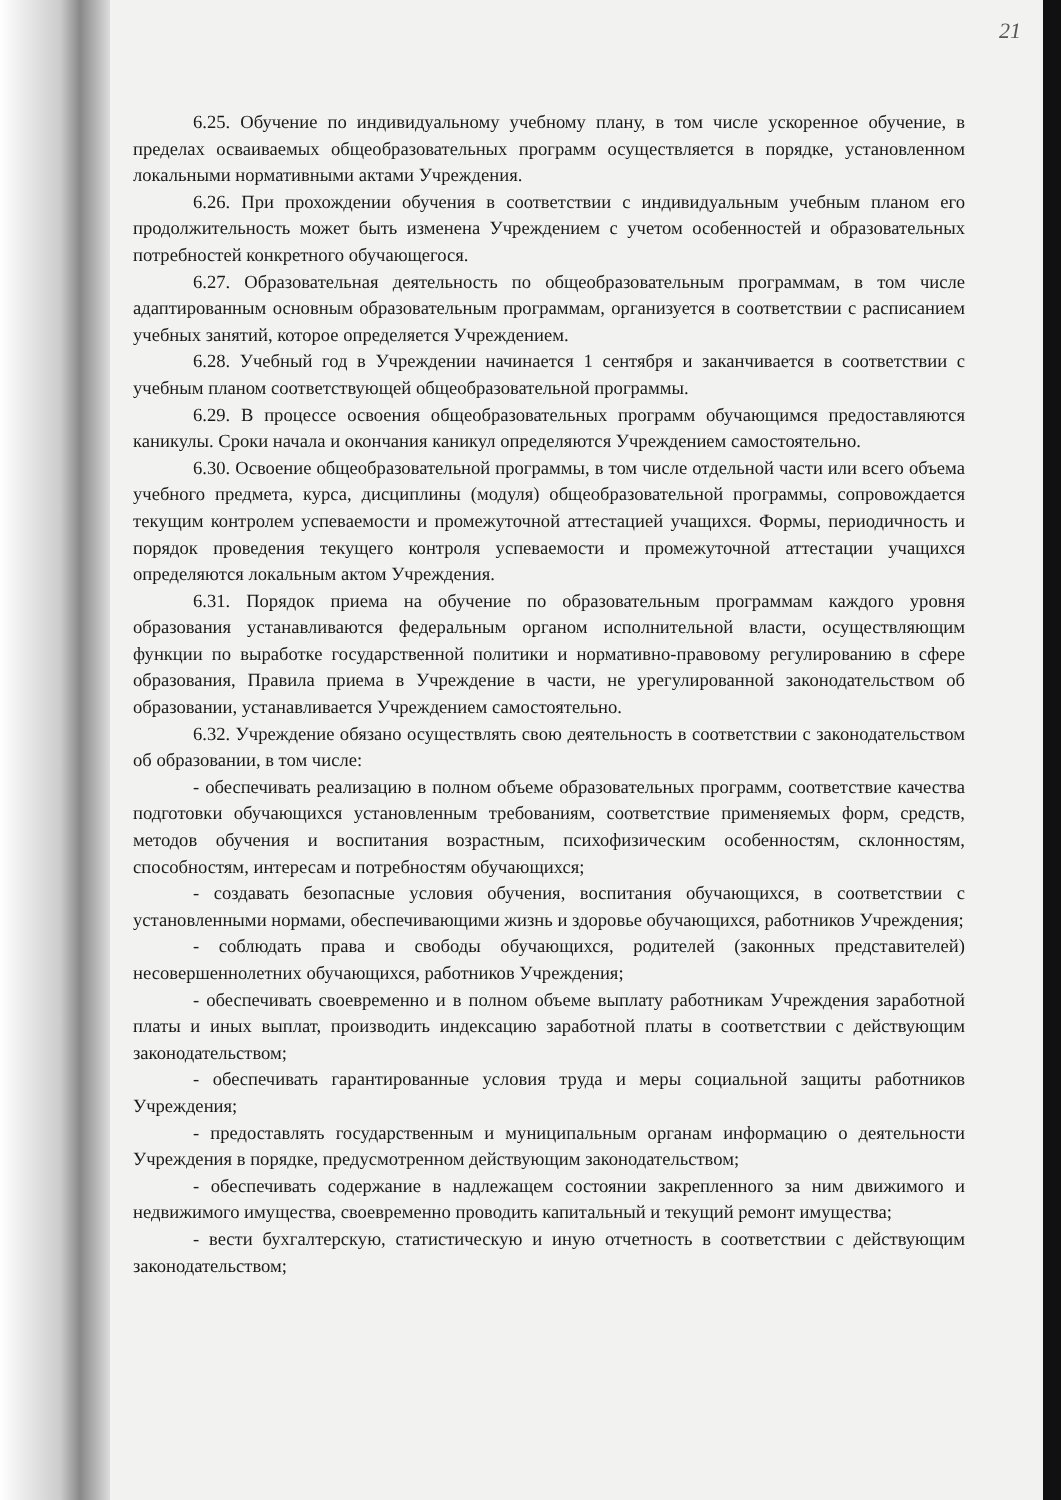21
6.25. Обучение по индивидуальному учебному плану, в том числе ускоренное обучение, в пределах осваиваемых общеобразовательных программ осуществляется в порядке, установленном локальными нормативными актами Учреждения.
6.26. При прохождении обучения в соответствии с индивидуальным учебным планом его продолжительность может быть изменена Учреждением с учетом особенностей и образовательных потребностей конкретного обучающегося.
6.27. Образовательная деятельность по общеобразовательным программам, в том числе адаптированным основным образовательным программам, организуется в соответствии с расписанием учебных занятий, которое определяется Учреждением.
6.28. Учебный год в Учреждении начинается 1 сентября и заканчивается в соответствии с учебным планом соответствующей общеобразовательной программы.
6.29. В процессе освоения общеобразовательных программ обучающимся предоставляются каникулы. Сроки начала и окончания каникул определяются Учреждением самостоятельно.
6.30. Освоение общеобразовательной программы, в том числе отдельной части или всего объема учебного предмета, курса, дисциплины (модуля) общеобразовательной программы, сопровождается текущим контролем успеваемости и промежуточной аттестацией учащихся. Формы, периодичность и порядок проведения текущего контроля успеваемости и промежуточной аттестации учащихся определяются локальным актом Учреждения.
6.31. Порядок приема на обучение по образовательным программам каждого уровня образования устанавливаются федеральным органом исполнительной власти, осуществляющим функции по выработке государственной политики и нормативно-правовому регулированию в сфере образования, Правила приема в Учреждение в части, не урегулированной законодательством об образовании, устанавливается Учреждением самостоятельно.
6.32. Учреждение обязано осуществлять свою деятельность в соответствии с законодательством об образовании, в том числе:
- обеспечивать реализацию в полном объеме образовательных программ, соответствие качества подготовки обучающихся установленным требованиям, соответствие применяемых форм, средств, методов обучения и воспитания возрастным, психофизическим особенностям, склонностям, способностям, интересам и потребностям обучающихся;
- создавать безопасные условия обучения, воспитания обучающихся, в соответствии с установленными нормами, обеспечивающими жизнь и здоровье обучающихся, работников Учреждения;
- соблюдать права и свободы обучающихся, родителей (законных представителей) несовершеннолетних обучающихся, работников Учреждения;
- обеспечивать своевременно и в полном объеме выплату работникам Учреждения заработной платы и иных выплат, производить индексацию заработной платы в соответствии с действующим законодательством;
- обеспечивать гарантированные условия труда и меры социальной защиты работников Учреждения;
- предоставлять государственным и муниципальным органам информацию о деятельности Учреждения в порядке, предусмотренном действующим законодательством;
- обеспечивать содержание в надлежащем состоянии закрепленного за ним движимого и недвижимого имущества, своевременно проводить капитальный и текущий ремонт имущества;
- вести бухгалтерскую, статистическую и иную отчетность в соответствии с действующим законодательством;